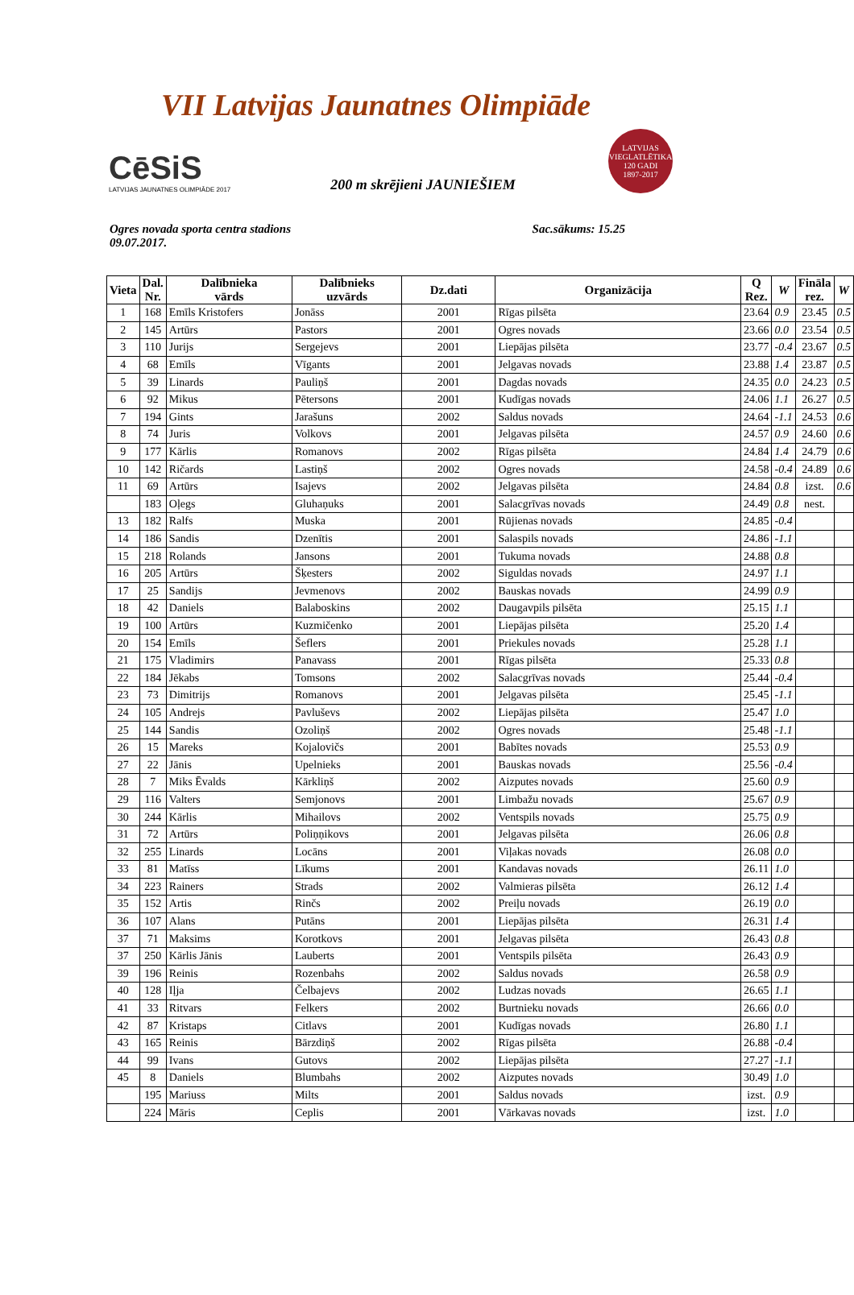VII Latvijas Jaunatnes Olimpiāde
CēSiS
LATVIJAS JAUNATNES OLIMPIĀDE 2017
200 m skrējieni JAUNIEŠIEM
LATVIJAS VIEGLATLĒTIKA
120 GADI
1897-2017
Ogres novada sporta centra stadions
09.07.2017.
Sac.sākums: 15.25
| Vieta | Dal. Nr. | Dalībnieka vārds | Dalībnieks uzvārds | Dz.dati | Organizācija | Q Rez. | W | Fināla rez. | W |
| --- | --- | --- | --- | --- | --- | --- | --- | --- | --- |
| 1 | 168 | Emīls Kristofers | Jonāss | 2001 | Rīgas pilsēta | 23.64 | 0.9 | 23.45 | 0.5 |
| 2 | 145 | Artūrs | Pastors | 2001 | Ogres novads | 23.66 | 0.0 | 23.54 | 0.5 |
| 3 | 110 | Jurijs | Sergejevs | 2001 | Liepājas pilsēta | 23.77 | -0.4 | 23.67 | 0.5 |
| 4 | 68 | Emīls | Vīgants | 2001 | Jelgavas novads | 23.88 | 1.4 | 23.87 | 0.5 |
| 5 | 39 | Linards | Pauliņš | 2001 | Dagdas novads | 24.35 | 0.0 | 24.23 | 0.5 |
| 6 | 92 | Mikus | Pētersons | 2001 | Kudīgas novads | 24.06 | 1.1 | 26.27 | 0.5 |
| 7 | 194 | Gints | Jarašuns | 2002 | Saldus novads | 24.64 | -1.1 | 24.53 | 0.6 |
| 8 | 74 | Juris | Volkovs | 2001 | Jelgavas pilsēta | 24.57 | 0.9 | 24.60 | 0.6 |
| 9 | 177 | Kārlis | Romanovs | 2002 | Rīgas pilsēta | 24.84 | 1.4 | 24.79 | 0.6 |
| 10 | 142 | Ričards | Lastiņš | 2002 | Ogres novads | 24.58 | -0.4 | 24.89 | 0.6 |
| 11 | 69 | Artūrs | Isajevs | 2002 | Jelgavas pilsēta | 24.84 | 0.8 | izst. | 0.6 |
| | 183 | Oļegs | Gluhaņuks | 2001 | Salacgrīvas novads | 24.49 | 0.8 | nest. | |
| 13 | 182 | Ralfs | Muska | 2001 | Rūjienas novads | 24.85 | -0.4 | | |
| 14 | 186 | Sandis | Dzenītis | 2001 | Salaspils novads | 24.86 | -1.1 | | |
| 15 | 218 | Rolands | Jansons | 2001 | Tukuma novads | 24.88 | 0.8 | | |
| 16 | 205 | Artūrs | Šķesters | 2002 | Siguldas novads | 24.97 | 1.1 | | |
| 17 | 25 | Sandijs | Jevmenovs | 2002 | Bauskas novads | 24.99 | 0.9 | | |
| 18 | 42 | Daniels | Balaboskins | 2002 | Daugavpils pilsēta | 25.15 | 1.1 | | |
| 19 | 100 | Artūrs | Kuzmičenko | 2001 | Liepājas pilsēta | 25.20 | 1.4 | | |
| 20 | 154 | Emīls | Šeflers | 2001 | Priekules novads | 25.28 | 1.1 | | |
| 21 | 175 | Vladimirs | Panavass | 2001 | Rīgas pilsēta | 25.33 | 0.8 | | |
| 22 | 184 | Jēkabs | Tomsons | 2002 | Salacgrīvas novads | 25.44 | -0.4 | | |
| 23 | 73 | Dimitrijs | Romanovs | 2001 | Jelgavas pilsēta | 25.45 | -1.1 | | |
| 24 | 105 | Andrejs | Pavluševs | 2002 | Liepājas pilsēta | 25.47 | 1.0 | | |
| 25 | 144 | Sandis | Ozoliņš | 2002 | Ogres novads | 25.48 | -1.1 | | |
| 26 | 15 | Mareks | Kojalovičs | 2001 | Babītes novads | 25.53 | 0.9 | | |
| 27 | 22 | Jānis | Upelnieks | 2001 | Bauskas novads | 25.56 | -0.4 | | |
| 28 | 7 | Miks Ēvalds | Kārkliņš | 2002 | Aizputes novads | 25.60 | 0.9 | | |
| 29 | 116 | Valters | Semjonovs | 2001 | Limbažu novads | 25.67 | 0.9 | | |
| 30 | 244 | Kārlis | Mihailovs | 2002 | Ventspils novads | 25.75 | 0.9 | | |
| 31 | 72 | Artūrs | Poliņņikovs | 2001 | Jelgavas pilsēta | 26.06 | 0.8 | | |
| 32 | 255 | Linards | Locāns | 2001 | Viļakas novads | 26.08 | 0.0 | | |
| 33 | 81 | Matīss | Līkums | 2001 | Kandavas novads | 26.11 | 1.0 | | |
| 34 | 223 | Rainers | Strads | 2002 | Valmieras pilsēta | 26.12 | 1.4 | | |
| 35 | 152 | Artis | Rinčs | 2002 | Preiļu novads | 26.19 | 0.0 | | |
| 36 | 107 | Alans | Putāns | 2001 | Liepājas pilsēta | 26.31 | 1.4 | | |
| 37 | 71 | Maksims | Korotkovs | 2001 | Jelgavas pilsēta | 26.43 | 0.8 | | |
| 37 | 250 | Kārlis Jānis | Lauberts | 2001 | Ventspils pilsēta | 26.43 | 0.9 | | |
| 39 | 196 | Reinis | Rozenbahs | 2002 | Saldus novads | 26.58 | 0.9 | | |
| 40 | 128 | Iļja | Čelbajevs | 2002 | Ludzas novads | 26.65 | 1.1 | | |
| 41 | 33 | Ritvars | Felkers | 2002 | Burtnieku novads | 26.66 | 0.0 | | |
| 42 | 87 | Kristaps | Citlavs | 2001 | Kudīgas novads | 26.80 | 1.1 | | |
| 43 | 165 | Reinis | Bārzdiņš | 2002 | Rīgas pilsēta | 26.88 | -0.4 | | |
| 44 | 99 | Ivans | Gutovs | 2002 | Liepājas pilsēta | 27.27 | -1.1 | | |
| 45 | 8 | Daniels | Blumbahs | 2002 | Aizputes novads | 30.49 | 1.0 | | |
| | 195 | Mariuss | Milts | 2001 | Saldus novads | izst. | 0.9 | | |
| | 224 | Māris | Ceplis | 2001 | Vārkavas novads | izst. | 1.0 | | |